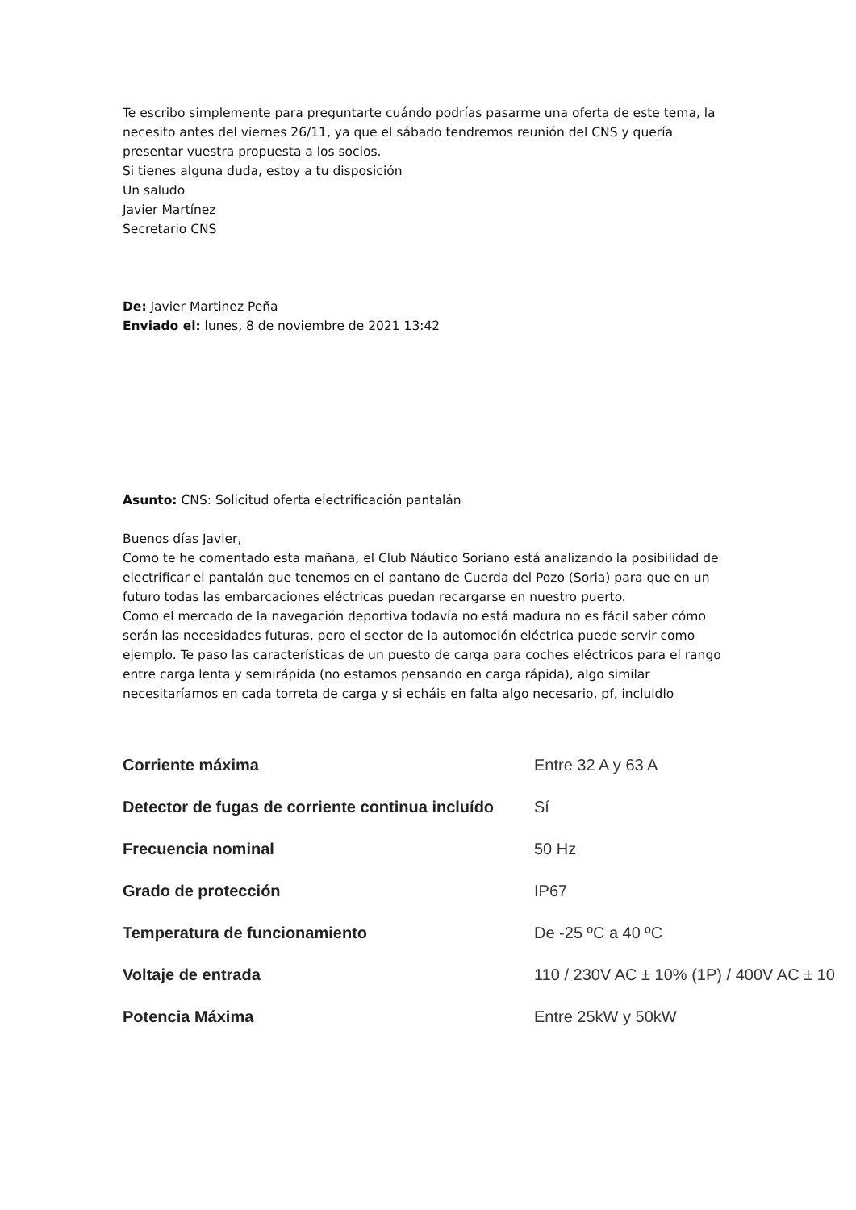Te escribo simplemente para preguntarte cuándo podrías pasarme una oferta de este tema, la necesito antes del viernes 26/11, ya que el sábado tendremos reunión del CNS y quería presentar vuestra propuesta a los socios.
Si tienes alguna duda, estoy a tu disposición
Un saludo
Javier Martínez
Secretario CNS
De: Javier Martinez Peña
Enviado el: lunes, 8 de noviembre de 2021 13:42
Asunto: CNS: Solicitud oferta electrificación pantalán
Buenos días Javier,
Como te he comentado esta mañana, el Club Náutico Soriano está analizando la posibilidad de electrificar el pantalán que tenemos en el pantano de Cuerda del Pozo (Soria) para que en un futuro todas las embarcaciones eléctricas puedan recargarse en nuestro puerto.
Como el mercado de la navegación deportiva todavía no está madura no es fácil saber cómo serán las necesidades futuras, pero el sector de la automoción eléctrica puede servir como ejemplo. Te paso las características de un puesto de carga para coches eléctricos para el rango entre carga lenta y semirápida (no estamos pensando en carga rápida), algo similar necesitaríamos en cada torreta de carga y si echáis en falta algo necesario, pf, incluidlo
| Corriente máxima | Entre 32 A y 63 A |
| Detector de fugas de corriente continua incluído | Sí |
| Frecuencia nominal | 50 Hz |
| Grado de protección | IP67 |
| Temperatura de funcionamiento | De -25 ºC a 40 ºC |
| Voltaje de entrada | 110 / 230V AC ± 10% (1P) / 400V AC ± 10 |
| Potencia Máxima | Entre 25kW y 50kW |